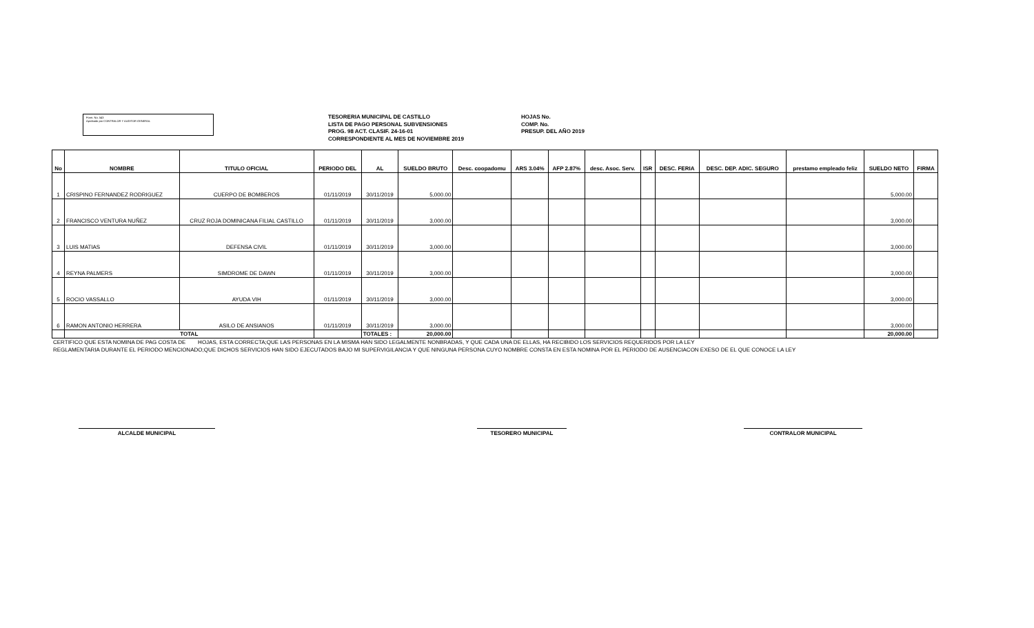Form. No. 543
Aprobado por CONTRALOR Y AUDITOR GENERAL
TESORERIA MUNICIPAL DE CASTILLO
LISTA DE PAGO PERSONAL SUBVENSIONES
PROG. 98 ACT. CLASIF. 24-16-01
CORRESPONDIENTE AL MES DE NOVIEMBRE 2019
HOJAS No.
COMP. No.
PRESUP. DEL AÑO 2019
| No | NOMBRE | TITULO OFICIAL | PERIODO DEL | AL | SUELDO BRUTO | Desc. coopadomu | ARS 3.04% | AFP 2.87% | desc. Asoc. Serv. | ISR | DESC. FERIA | DESC. DEP. ADIC. SEGURO | prestamo empleado feliz | SUELDO NETO | FIRMA |
| --- | --- | --- | --- | --- | --- | --- | --- | --- | --- | --- | --- | --- | --- | --- | --- |
| 1 | CRISPINO FERNANDEZ RODRIGUEZ | CUERPO DE BOMBEROS | 01/11/2019 | 30/11/2019 | 5,000.00 | | | | | | | | | 5,000.00 | |
| 2 | FRANCISCO VENTURA NUÑEZ | CRUZ ROJA DOMINICANA FILIAL CASTILLO | 01/11/2019 | 30/11/2019 | 3,000.00 | | | | | | | | | 3,000.00 | |
| 3 | LUIS MATIAS | DEFENSA CIVIL | 01/11/2019 | 30/11/2019 | 3,000.00 | | | | | | | | | 3,000.00 | |
| 4 | REYNA PALMERS | SIMDROME DE DAWN | 01/11/2019 | 30/11/2019 | 3,000.00 | | | | | | | | | 3,000.00 | |
| 5 | ROCIO VASSALLO | AYUDA VIH | 01/11/2019 | 30/11/2019 | 3,000.00 | | | | | | | | | 3,000.00 | |
| 6 | RAMON ANTONIO HERRERA | ASILO DE ANSIANOS | 01/11/2019 | 30/11/2019 | 3,000.00 | | | | | | | | | 3,000.00 | |
| | TOTAL | | | TOTALES : | 20,000.00 | | | | | | | | | 20,000.00 | |
CERTIFICO QUE ESTA NOMINA DE PAG COSTA DE HOJAS, ESTA CORRECTA;QUE LAS PERSONAS EN LA MISMA HAN SIDO LEGALMENTE NONBRADAS, Y QUE CADA UNA DE ELLAS, HA RECIBIDO LOS SERVICIOS REQUERIDOS POR LA LEY
REGLAMENTARIA DURANTE EL PERIODO MENCIONADO;QUE DICHOS SERVICIOS HAN SIDO EJECUTADOS BAJO MI SUPERVIGILANCIA Y QUE NINGUNA PERSONA CUYO NOMBRE CONSTA EN ESTA NOMINA POR EL PERIODO DE AUSENCIACON EXESO DE EL QUE CONOCE LA LEY
ALCALDE MUNICIPAL TESORERO MUNICIPAL CONTRALOR MUNICIPAL